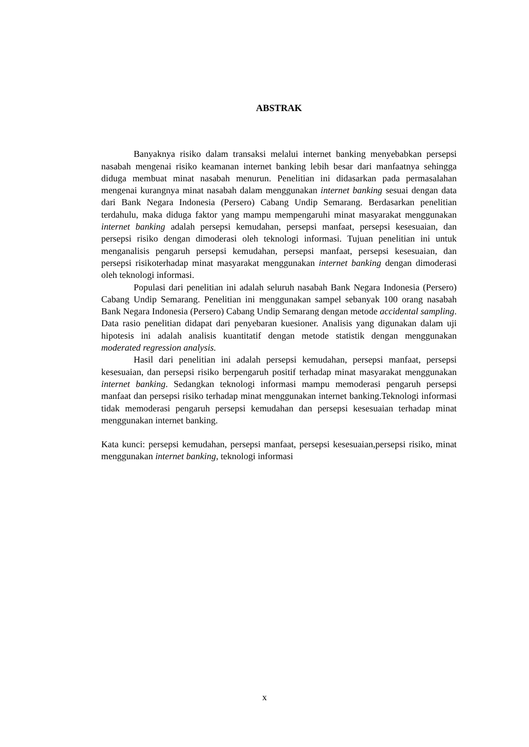ABSTRAK
Banyaknya risiko dalam transaksi melalui internet banking menyebabkan persepsi nasabah mengenai risiko keamanan internet banking lebih besar dari manfaatnya sehingga diduga membuat minat nasabah menurun. Penelitian ini didasarkan pada permasalahan mengenai kurangnya minat nasabah dalam menggunakan internet banking sesuai dengan data dari Bank Negara Indonesia (Persero) Cabang Undip Semarang. Berdasarkan penelitian terdahulu, maka diduga faktor yang mampu mempengaruhi minat masyarakat menggunakan internet banking adalah persepsi kemudahan, persepsi manfaat, persepsi kesesuaian, dan persepsi risiko dengan dimoderasi oleh teknologi informasi. Tujuan penelitian ini untuk menganalisis pengaruh persepsi kemudahan, persepsi manfaat, persepsi kesesuaian, dan persepsi risikoterhadap minat masyarakat menggunakan internet banking dengan dimoderasi oleh teknologi informasi.
Populasi dari penelitian ini adalah seluruh nasabah Bank Negara Indonesia (Persero) Cabang Undip Semarang. Penelitian ini menggunakan sampel sebanyak 100 orang nasabah Bank Negara Indonesia (Persero) Cabang Undip Semarang dengan metode accidental sampling. Data rasio penelitian didapat dari penyebaran kuesioner. Analisis yang digunakan dalam uji hipotesis ini adalah analisis kuantitatif dengan metode statistik dengan menggunakan moderated regression analysis.
Hasil dari penelitian ini adalah persepsi kemudahan, persepsi manfaat, persepsi kesesuaian, dan persepsi risiko berpengaruh positif terhadap minat masyarakat menggunakan internet banking. Sedangkan teknologi informasi mampu memoderasi pengaruh persepsi manfaat dan persepsi risiko terhadap minat menggunakan internet banking.Teknologi informasi tidak memoderasi pengaruh persepsi kemudahan dan persepsi kesesuaian terhadap minat menggunakan internet banking.
Kata kunci: persepsi kemudahan, persepsi manfaat, persepsi kesesuaian,persepsi risiko, minat menggunakan internet banking, teknologi informasi
x